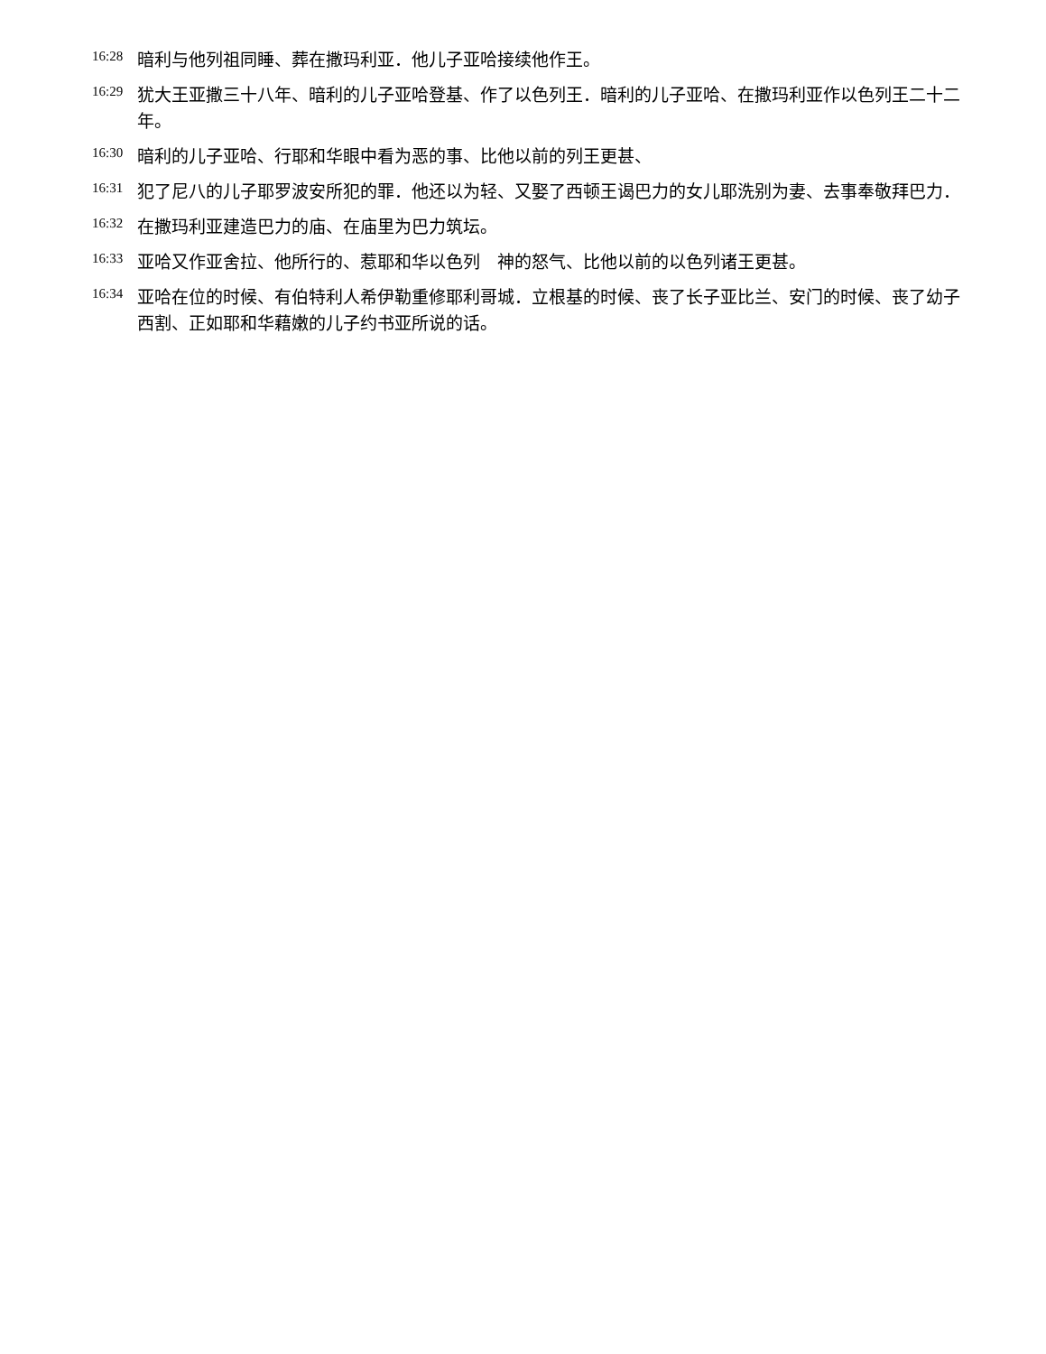<sup>16:28</sup>暗利与他列祖同睡、葬在撒玛利亚．他儿子亚哈接续他作王。
<sup>16:29</sup>犹大王亚撒三十八年、暗利的儿子亚哈登基、作了以色列王．暗利的儿子亚哈、在撒玛利亚作以色列王二十二年。
<sup>16:30</sup>暗利的儿子亚哈、行耶和华眼中看为恶的事、比他以前的列王更甚、
<sup>16:31</sup>犯了尼八的儿子耶罗波安所犯的罪．他还以为轻、又娶了西顿王谒巴力的女儿耶洗别为妻、去事奉敬拜巴力．
<sup>16:32</sup>在撒玛利亚建造巴力的庙、在庙里为巴力筑坛。
<sup>16:33</sup>亚哈又作亚舍拉、他所行的、惹耶和华以色列　神的怒气、比他以前的以色列诸王更甚。
<sup>16:34</sup>亚哈在位的时候、有伯特利人希伊勒重修耶利哥城．立根基的时候、丧了长子亚比兰、安门的时候、丧了幼子西割、正如耶和华藉嫩的儿子约书亚所说的话。